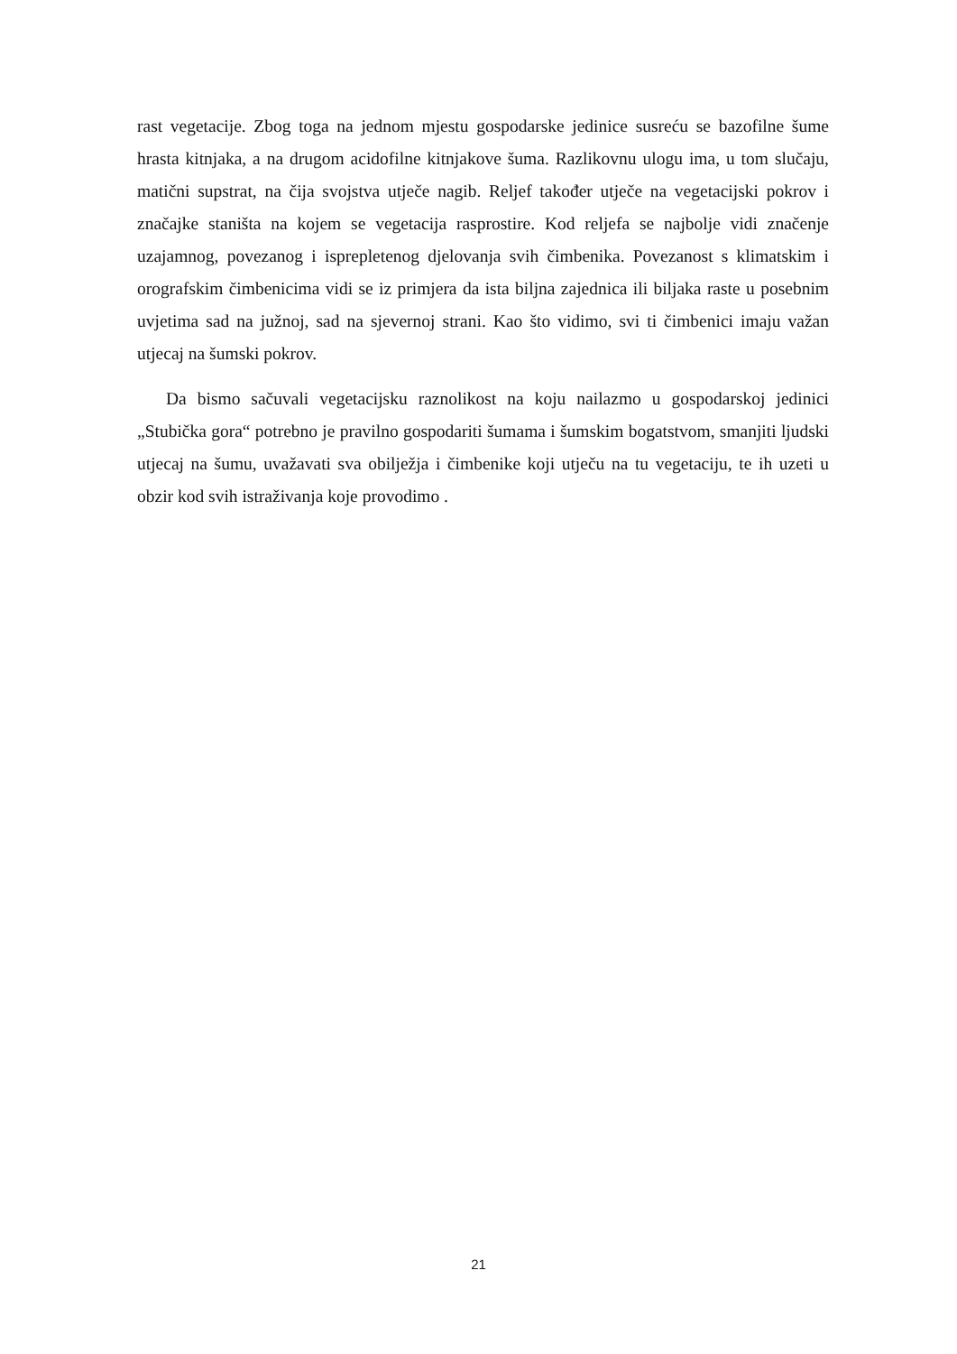rast vegetacije. Zbog toga na jednom mjestu gospodarske jedinice susreću se bazofilne šume hrasta kitnjaka, a na drugom acidofilne kitnjakove šuma. Razlikovnu ulogu ima, u tom slučaju, matični supstrat, na čija svojstva utječe nagib. Reljef također utječe na vegetacijski pokrov i značajke staništa na kojem se vegetacija rasprostire. Kod reljefa se najbolje vidi značenje uzajamnog, povezanog i isprepletenog djelovanja svih čimbenika. Povezanost s klimatskim i orografskim čimbenicima vidi se iz primjera da ista biljna zajednica ili biljaka raste u posebnim uvjetima sad na južnoj, sad na sjevernoj strani. Kao što vidimo, svi ti čimbenici imaju važan utjecaj na šumski pokrov.
Da bismo sačuvali vegetacijsku raznolikost na koju nailazmo u gospodarskoj jedinici „Stubička gora“ potrebno je pravilno gospodariti šumama i šumskim bogatstvom, smanjiti ljudski utjecaj na šumu, uvažavati sva obilježja i čimbenike koji utječu na tu vegetaciju, te ih uzeti u obzir kod svih istraživanja koje provodimo .
21